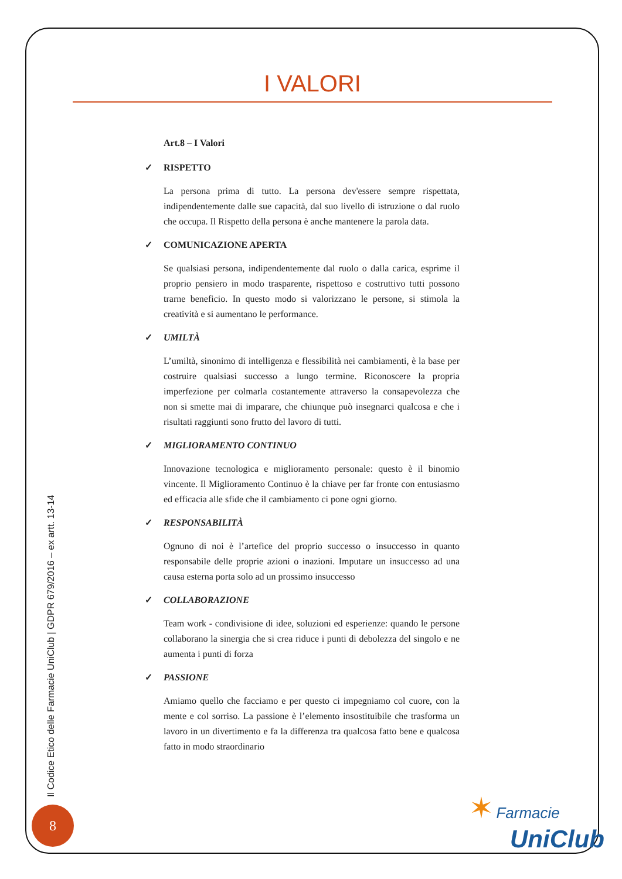I VALORI
Art.8 – I Valori
✓ RISPETTO
La persona prima di tutto. La persona dev'essere sempre rispettata, indipendentemente dalle sue capacità, dal suo livello di istruzione o dal ruolo che occupa. Il Rispetto della persona è anche mantenere la parola data.
✓ COMUNICAZIONE APERTA
Se qualsiasi persona, indipendentemente dal ruolo o dalla carica, esprime il proprio pensiero in modo trasparente, rispettoso e costruttivo tutti possono trarne beneficio. In questo modo si valorizzano le persone, si stimola la creatività e si aumentano le performance.
✓ UMILTÀ
L’umiltà, sinonimo di intelligenza e flessibilità nei cambiamenti, è la base per costruire qualsiasi successo a lungo termine. Riconoscere la propria imperfezione per colmarla costantemente attraverso la consapevolezza che non si smette mai di imparare, che chiunque può insegnarci qualcosa e che i risultati raggiunti sono frutto del lavoro di tutti.
✓ MIGLIORAMENTO CONTINUO
Innovazione tecnologica e miglioramento personale: questo è il binomio vincente. Il Miglioramento Continuo è la chiave per far fronte con entusiasmo ed efficacia alle sfide che il cambiamento ci pone ogni giorno.
✓ RESPONSABILITÀ
Ognuno di noi è l’artefice del proprio successo o insuccesso in quanto responsabile delle proprie azioni o inazioni. Imputare un insuccesso ad una causa esterna porta solo ad un prossimo insuccesso
✓ COLLABORAZIONE
Team work - condivisione di idee, soluzioni ed esperienze: quando le persone collaborano la sinergia che si crea riduce i punti di debolezza del singolo e ne aumenta i punti di forza
✓ PASSIONE
Amiamo quello che facciamo e per questo ci impegniamo col cuore, con la mente e col sorriso. La passione è l’elemento insostituibile che trasforma un lavoro in un divertimento e fa la differenza tra qualcosa fatto bene e qualcosa fatto in modo straordinario
Il Codice Etico delle Farmacie UniClub | GDPR 679/2016 – ex artt. 13-14
8
✶ Farmacie
UniClub